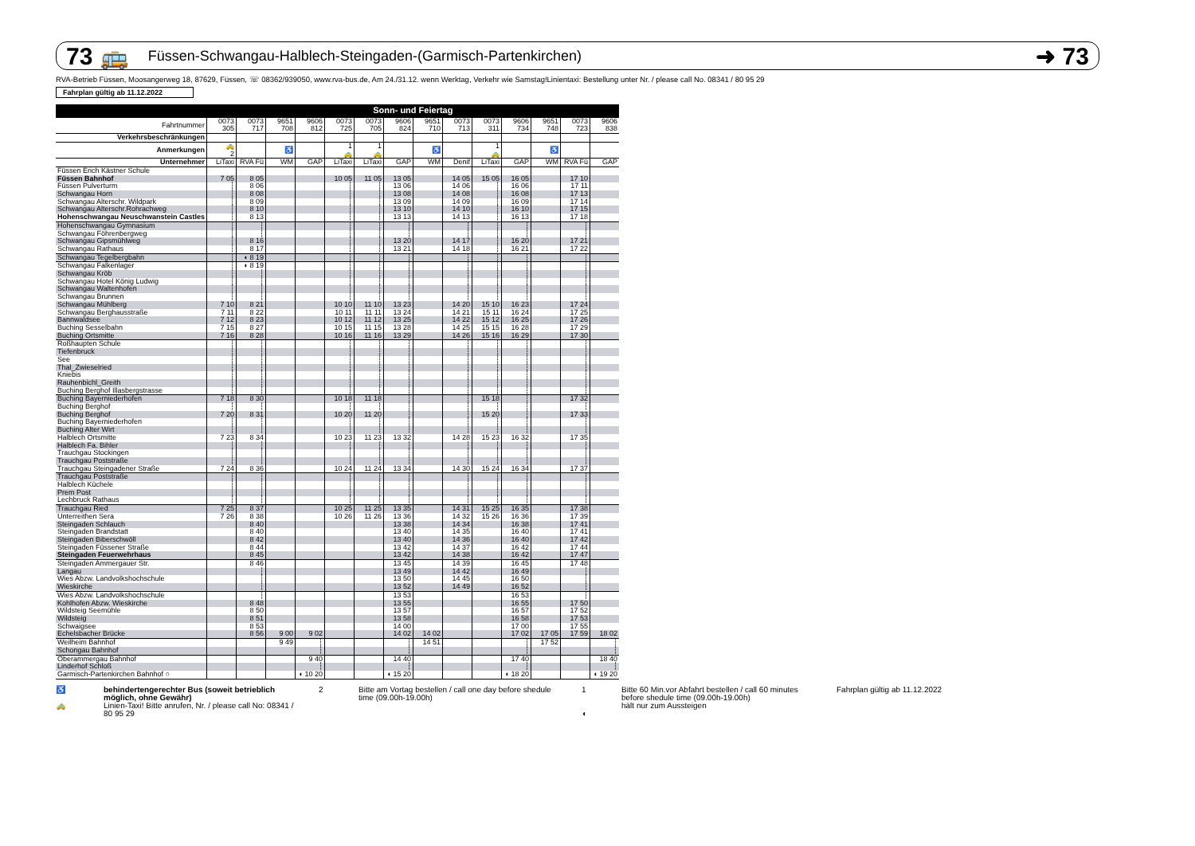73 🚌 Füssen-Schwangau-Halblech-Steingaden-(Garmisch-Partenkirchen) ➜ 73
RVA-Betrieb Füssen, Moosangerweg 18, 87629, Füssen, ☏ 08362/939050, www.rva-bus.de, Am 24./31.12. wenn Werktag, Verkehr wie Samstag!Linientaxi: Bestellung unter Nr. / please call No. 08341 / 80 95 29
Fahrplan gültig ab 11.12.2022
| | Sonn- und Feiertag | | | | | | | | | | | | | |
| --- | --- | --- | --- | --- | --- | --- | --- | --- | --- | --- | --- | --- | --- | --- |
| Fahrtnummer | 0073 305 | 0073 717 | 9651 708 | 9606 812 | 0073 725 | 0073 705 | 9606 824 | 9651 710 | 0073 713 | 0073 311 | 9606 734 | 9651 748 | 0073 723 | 9606 838 |
| Verkehrsbeschränkungen | | | | | | | | | | | | | | |
| Anmerkungen | 🚕 2 | | ♿ | | 1 🚕 | 1 🚕 | | ♿ | | 1 🚕 | | ♿ | | |
| Unternehmer | LiTaxi | RVA Fü | WM | GAP | LiTaxi | LiTaxi | GAP | WM | Denif | LiTaxi | GAP | WM | RVA Fü | GAP |
| Füssen Erich Kästner Schule | | | | | | | | | | | | | | |
| Füssen Bahnhof | 7 05 | 8 05 | | | 10 05 | 11 05 | 13 05 | | 14 05 | 15 05 | 16 05 | | 17 10 | |
| Füssen Pulverturm | ┆ | 8 06 | | | ┆ | ┆ | 13 06 | | 14 06 | ┆ | 16 06 | | 17 11 | |
| Schwangau Horn | ┆ | 8 08 | | | ┆ | ┆ | 13 08 | | 14 08 | ┆ | 16 08 | | 17 13 | |
| Schwangau Alterschr. Wildpark | ┆ | 8 09 | | | ┆ | ┆ | 13 09 | | 14 09 | ┆ | 16 09 | | 17 14 | |
| Schwangau Alterschr.Rohrachweg | ┆ | 8 10 | | | ┆ | ┆ | 13 10 | | 14 10 | ┆ | 16 10 | | 17 15 | |
| Hohenschwangau Neuschwanstein Castles | ┆ | 8 13 | | | ┆ | ┆ | 13 13 | | 14 13 | ┆ | 16 13 | | 17 18 | |
| Hohenschwangau Gymnasium | ┆ | ┆ | | | ┆ | ┆ | ┆ | | ┆ | ┆ | ┆ | | ┆ | |
| Schwangau Föhrenbergweg | ┆ | ┆ | | | ┆ | ┆ | ┆ | | ┆ | ┆ | ┆ | | ┆ | |
| Schwangau Gipsmühlweg | ┆ | 8 16 | | | ┆ | ┆ | 13 20 | | 14 17 | ┆ | 16 20 | | 17 21 | |
| Schwangau Rathaus | ┆ | 8 17 | | | ┆ | ┆ | 13 21 | | 14 18 | ┆ | 16 21 | | 17 22 | |
| Schwangau Tegelbergbahn | ┆ | ◖ 8 19 | | | ┆ | ┆ | ┆ | | ┆ | ┆ | ┆ | | ┆ | |
| Schwangau Falkenlager | ┆ | ◖ 8 19 | | | ┆ | ┆ | ┆ | | ┆ | ┆ | ┆ | | ┆ | |
| Schwangau Kröb | ┆ | ┆ | | | ┆ | ┆ | ┆ | | ┆ | ┆ | ┆ | | ┆ | |
| Schwangau Hotel König Ludwig | ┆ | ┆ | | | ┆ | ┆ | ┆ | | ┆ | ┆ | ┆ | | ┆ | |
| Schwangau Waltenhofen | ┆ | ┆ | | | ┆ | ┆ | ┆ | | ┆ | ┆ | ┆ | | ┆ | |
| Schwangau Brunnen | ┆ | ┆ | | | ┆ | ┆ | ┆ | | ┆ | ┆ | ┆ | | ┆ | |
| Schwangau Mühlberg | 7 10 | 8 21 | | | 10 10 | 11 10 | 13 23 | | 14 20 | 15 10 | 16 23 | | 17 24 | |
| Schwangau Berghausstraße | 7 11 | 8 22 | | | 10 11 | 11 11 | 13 24 | | 14 21 | 15 11 | 16 24 | | 17 25 | |
| Bannwaldsee | 7 12 | 8 23 | | | 10 12 | 11 12 | 13 25 | | 14 22 | 15 12 | 16 25 | | 17 26 | |
| Buching Sesselbahn | 7 15 | 8 27 | | | 10 15 | 11 15 | 13 28 | | 14 25 | 15 15 | 16 28 | | 17 29 | |
| Buching Ortsmitte | 7 16 | 8 28 | | | 10 16 | 11 16 | 13 29 | | 14 26 | 15 16 | 16 29 | | 17 30 | |
| Roßhaupten Schule | ┆ | ┆ | | | ┆ | ┆ | ┆ | | ┆ | ┆ | ┆ | | ┆ | |
| Tiefenbruck | ┆ | ┆ | | | ┆ | ┆ | ┆ | | ┆ | ┆ | ┆ | | ┆ | |
| See | ┆ | ┆ | | | ┆ | ┆ | ┆ | | ┆ | ┆ | ┆ | | ┆ | |
| Thal_Zwieselried | ┆ | ┆ | | | ┆ | ┆ | ┆ | | ┆ | ┆ | ┆ | | ┆ | |
| Kniebis | ┆ | ┆ | | | ┆ | ┆ | ┆ | | ┆ | ┆ | ┆ | | ┆ | |
| Rauhenbichl_Greith | ┆ | ┆ | | | ┆ | ┆ | ┆ | | ┆ | ┆ | ┆ | | ┆ | |
| Buching Berghof Illasbergstrasse | ┆ | ┆ | | | ┆ | ┆ | ┆ | | ┆ | ┆ | ┆ | | ┆ | |
| Buching Bayerniederhofen | 7 18 | 8 30 | | | 10 18 | 11 18 | ┆ | | ┆ | 15 18 | ┆ | | 17 32 | |
| Buching Berghof | ┆ | ┆ | | | ┆ | ┆ | ┆ | | ┆ | ┆ | ┆ | | ┆ | |
| Buching Berghof | 7 20 | 8 31 | | | 10 20 | 11 20 | ┆ | | ┆ | 15 20 | ┆ | | 17 33 | |
| Buching Bayerniederhofen | ┆ | ┆ | | | ┆ | ┆ | ┆ | | ┆ | ┆ | ┆ | | ┆ | |
| Buching Alter Wirt | ┆ | ┆ | | | ┆ | ┆ | ┆ | | ┆ | ┆ | ┆ | | ┆ | |
| Halblech Ortsmitte | 7 23 | 8 34 | | | 10 23 | 11 23 | 13 32 | | 14 28 | 15 23 | 16 32 | | 17 35 | |
| Halblech Fa. Bihler | ┆ | ┆ | | | ┆ | ┆ | ┆ | | ┆ | ┆ | ┆ | | ┆ | |
| Trauchgau Stockingen | ┆ | ┆ | | | ┆ | ┆ | ┆ | | ┆ | ┆ | ┆ | | ┆ | |
| Trauchgau Poststraße | ┆ | ┆ | | | ┆ | ┆ | ┆ | | ┆ | ┆ | ┆ | | ┆ | |
| Trauchgau Steingadener Straße | 7 24 | 8 36 | | | 10 24 | 11 24 | 13 34 | | 14 30 | 15 24 | 16 34 | | 17 37 | |
| Trauchgau Poststraße | ┆ | ┆ | | | ┆ | ┆ | ┆ | | ┆ | ┆ | ┆ | | ┆ | |
| Halblech Küchele | ┆ | ┆ | | | ┆ | ┆ | ┆ | | ┆ | ┆ | ┆ | | ┆ | |
| Prem Post | ┆ | ┆ | | | ┆ | ┆ | ┆ | | ┆ | ┆ | ┆ | | ┆ | |
| Lechbruck Rathaus | ┆ | ┆ | | | ┆ | ┆ | ┆ | | ┆ | ┆ | ┆ | | ┆ | |
| Trauchgau Ried | 7 25 | 8 37 | | | 10 25 | 11 25 | 13 35 | | 14 31 | 15 25 | 16 35 | | 17 38 | |
| Unterreithen Sera | 7 26 | 8 38 | | | 10 26 | 11 26 | 13 36 | | 14 32 | 15 26 | 16 36 | | 17 39 | |
| Steingaden Schlauch | | 8 40 | | | | | 13 38 | | 14 34 | | 16 38 | | 17 41 | |
| Steingaden Brandstatt | | 8 40 | | | | | 13 40 | | 14 35 | | 16 40 | | 17 41 | |
| Steingaden Biberschwöll | | 8 42 | | | | | 13 40 | | 14 36 | | 16 40 | | 17 42 | |
| Steingaden Füssener Straße | | 8 44 | | | | | 13 42 | | 14 37 | | 16 42 | | 17 44 | |
| Steingaden Feuerwehrhaus | | 8 45 | | | | | 13 42 | | 14 38 | | 16 42 | | 17 47 | |
| Steingaden Ammergauer Str. | | 8 46 | | | | | 13 45 | | 14 39 | | 16 45 | | 17 48 | |
| Langau | | ┆ | | | | | 13 49 | | 14 42 | | 16 49 | | ┆ | |
| Wies Abzw. Landvolkshochschule | | ┆ | | | | | 13 50 | | 14 45 | | 16 50 | | ┆ | |
| Wieskirche | | ┆ | | | | | 13 52 | | 14 49 | | 16 52 | | ┆ | |
| Wies Abzw. Landvolkshochschule | | ┆ | | | | | 13 53 | | | | 16 53 | | ┆ | |
| Kohlhofen Abzw. Wieskirche | | 8 48 | | | | | 13 55 | | | | 16 55 | | 17 50 | |
| Wildsteig Seemühle | | 8 50 | | | | | 13 57 | | | | 16 57 | | 17 52 | |
| Wildsteig | | 8 51 | | | | | 13 58 | | | | 16 58 | | 17 53 | |
| Schwaigsee | | 8 53 | | | | | 14 00 | | | | 17 00 | | 17 55 | |
| Echelsbacher Brücke | | 8 56 | 9 00 | 9 02 | | | 14 02 | 14 02 | | | 17 02 | 17 05 | 17 59 | 18 02 |
| Weilheim Bahnhof | | | 9 49 | ┆ | | | ┆ | 14 51 | | | ┆ | 17 52 | | ┆ |
| Schongau Bahnhof | | | | ┆ | | | ┆ | | | | ┆ | | | ┆ |
| Oberammergau Bahnhof | | | | 9 40 | | | 14 40 | | | | 17 40 | | | 18 40 |
| Linderhof Schloß | | | | ┆ | | | ┆ | | | | ┆ | | | ┆ |
| Garmisch-Partenkirchen Bahnhof ○ | | | | ◖ 10 20 | | | ◖ 15 20 | | | | ◖ 18 20 | | | ◖ 19 20 |
♿
🚕
behindertengerechter Bus (soweit betrieblich möglich, ohne Gewähr)
Linien-Taxi! Bitte anrufen, Nr. / please call No: 08341 / 80 95 29
2 Bitte am Vortag bestellen / call one day before shedule time (09.00h-19.00h)
1
◖
Bitte 60 Min.vor Abfahrt bestellen / call 60 minutes before shedule time (09.00h-19.00h)
hält nur zum Aussteigen
Fahrplan gültig ab 11.12.2022